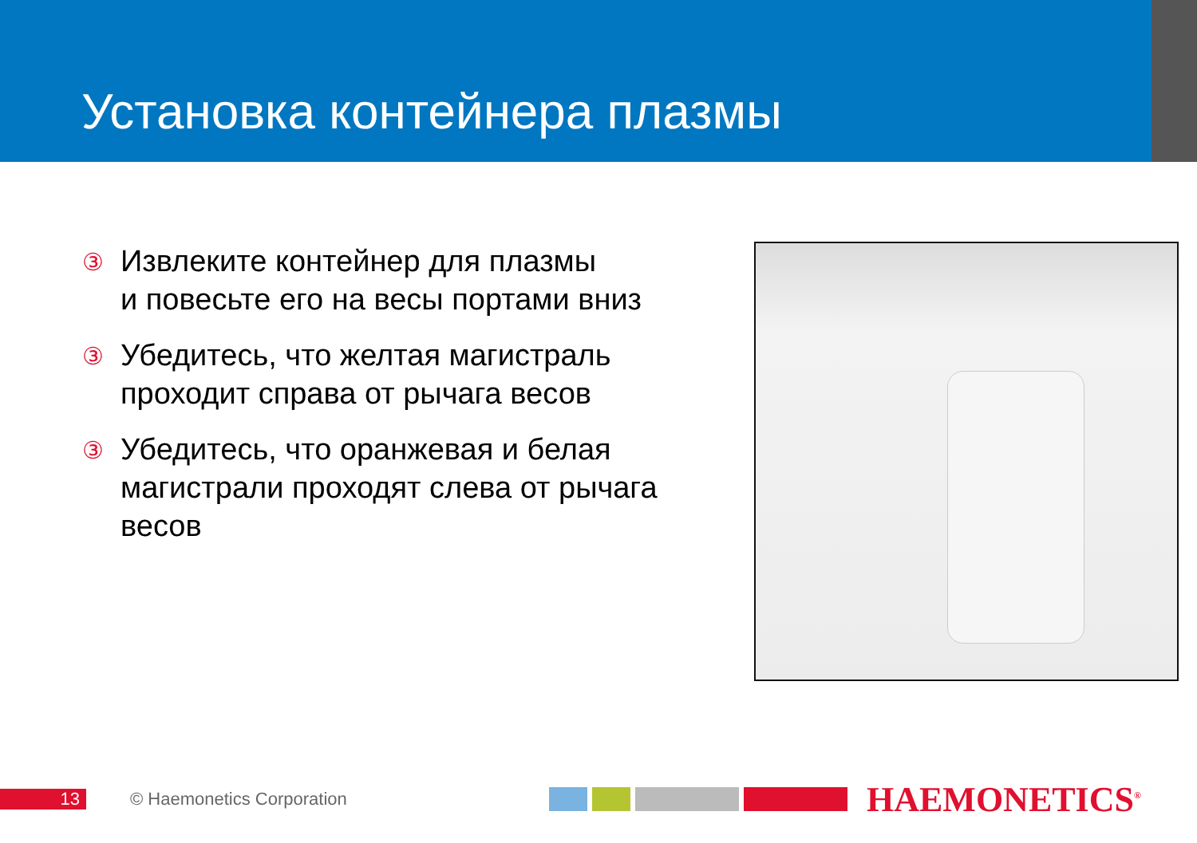Установка контейнера плазмы
③ Извлеките контейнер для плазмы
и повесьте его на весы портами вниз
③ Убедитесь, что желтая магистраль проходит справа от рычага весов
③ Убедитесь, что оранжевая и белая магистрали проходят слева от рычага весов
13 © Haemonetics Corporation HAEMONETICS<sup>®</sup>